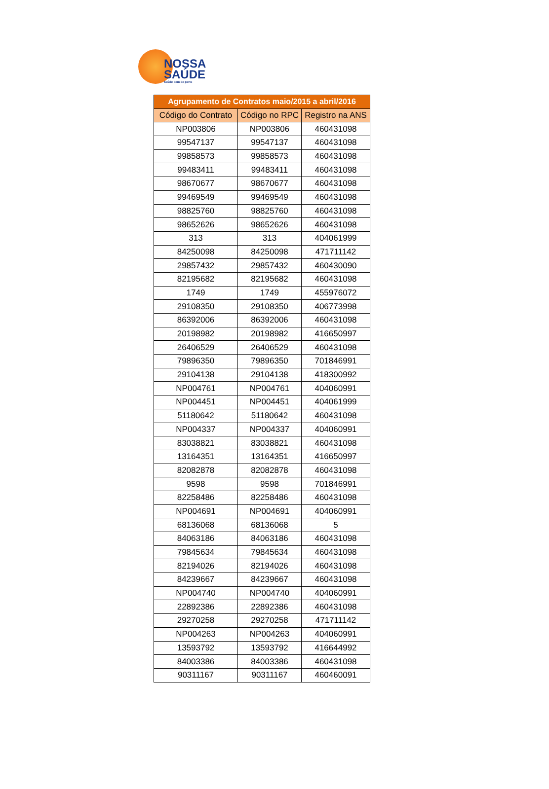NOSSA
SAÚDE
Saúde bem de perto
| Agrupamento de Contratos maio/2015 a abril/2016 | | |
| --- | --- | --- |
| Código do Contrato | Código no RPC | Registro na ANS |
| NP003806 | NP003806 | 460431098 |
| 99547137 | 99547137 | 460431098 |
| 99858573 | 99858573 | 460431098 |
| 99483411 | 99483411 | 460431098 |
| 98670677 | 98670677 | 460431098 |
| 99469549 | 99469549 | 460431098 |
| 98825760 | 98825760 | 460431098 |
| 98652626 | 98652626 | 460431098 |
| 313 | 313 | 404061999 |
| 84250098 | 84250098 | 471711142 |
| 29857432 | 29857432 | 460430090 |
| 82195682 | 82195682 | 460431098 |
| 1749 | 1749 | 455976072 |
| 29108350 | 29108350 | 406773998 |
| 86392006 | 86392006 | 460431098 |
| 20198982 | 20198982 | 416650997 |
| 26406529 | 26406529 | 460431098 |
| 79896350 | 79896350 | 701846991 |
| 29104138 | 29104138 | 418300992 |
| NP004761 | NP004761 | 404060991 |
| NP004451 | NP004451 | 404061999 |
| 51180642 | 51180642 | 460431098 |
| NP004337 | NP004337 | 404060991 |
| 83038821 | 83038821 | 460431098 |
| 13164351 | 13164351 | 416650997 |
| 82082878 | 82082878 | 460431098 |
| 9598 | 9598 | 701846991 |
| 82258486 | 82258486 | 460431098 |
| NP004691 | NP004691 | 404060991 |
| 68136068 | 68136068 | 5 |
| 84063186 | 84063186 | 460431098 |
| 79845634 | 79845634 | 460431098 |
| 82194026 | 82194026 | 460431098 |
| 84239667 | 84239667 | 460431098 |
| NP004740 | NP004740 | 404060991 |
| 22892386 | 22892386 | 460431098 |
| 29270258 | 29270258 | 471711142 |
| NP004263 | NP004263 | 404060991 |
| 13593792 | 13593792 | 416644992 |
| 84003386 | 84003386 | 460431098 |
| 90311167 | 90311167 | 460460091 |